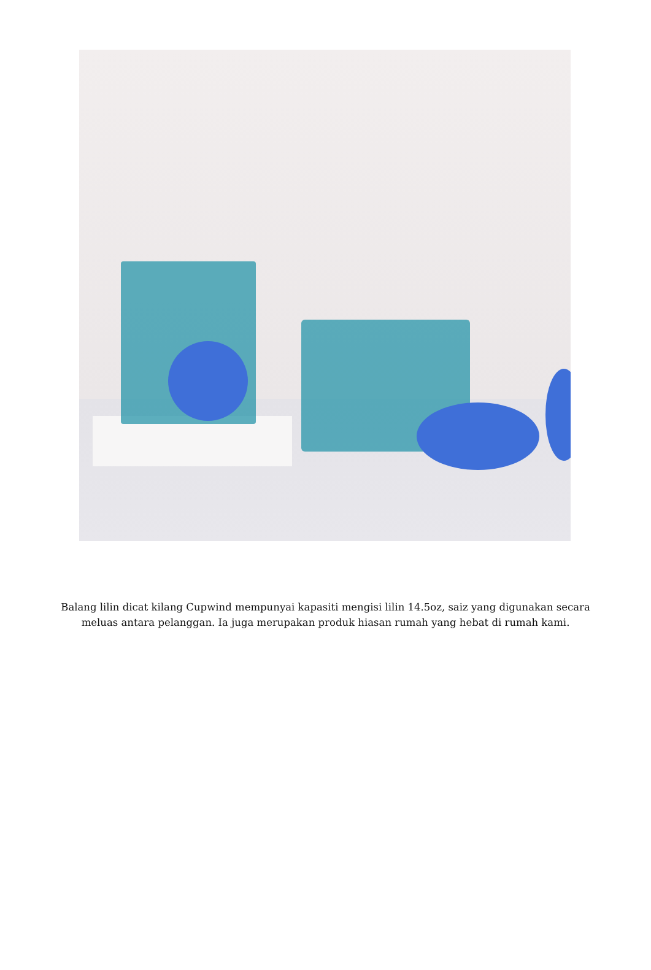Balang lilin dicat kilang Cupwind mempunyai kapasiti mengisi lilin 14.5oz, saiz yang digunakan secara meluas antara pelanggan. Ia juga merupakan produk hiasan rumah yang hebat di rumah kami.